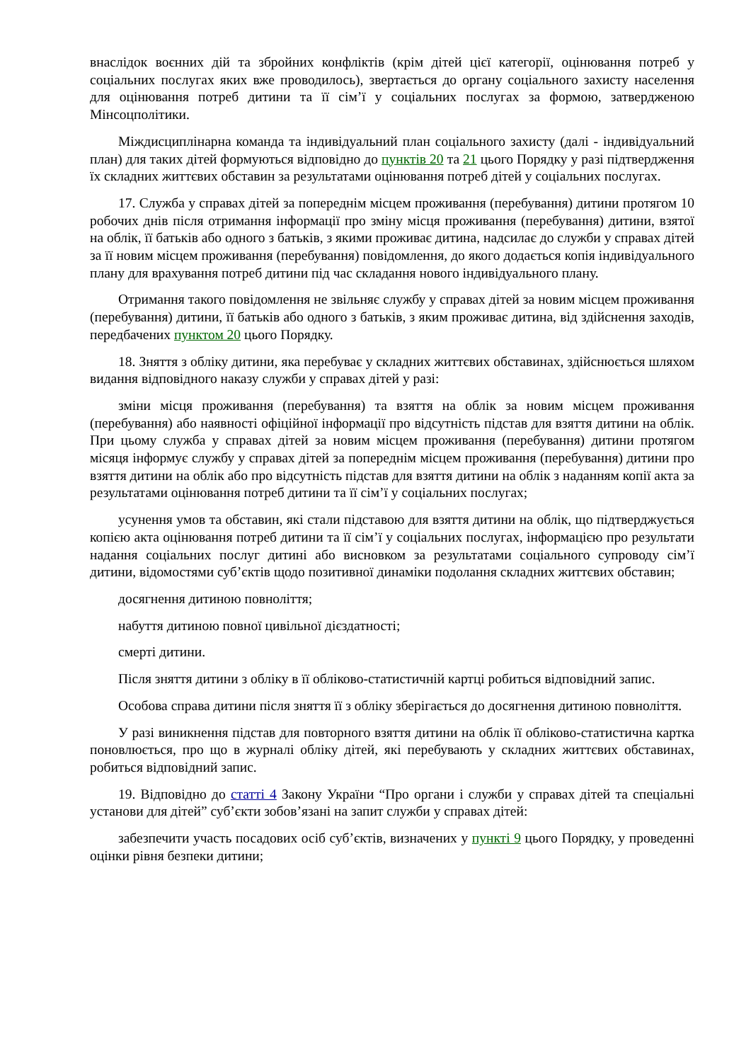внаслідок воєнних дій та збройних конфліктів (крім дітей цієї категорії, оцінювання потреб у соціальних послугах яких вже проводилось), звертається до органу соціального захисту населення для оцінювання потреб дитини та її сім’ї у соціальних послугах за формою, затвердженою Мінсоцполітики.
Міждисциплінарна команда та індивідуальний план соціального захисту (далі - індивідуальний план) для таких дітей формуються відповідно до пунктів 20 та 21 цього Порядку у разі підтвердження їх складних життєвих обставин за результатами оцінювання потреб дітей у соціальних послугах.
17. Служба у справах дітей за попереднім місцем проживання (перебування) дитини протягом 10 робочих днів після отримання інформації про зміну місця проживання (перебування) дитини, взятої на облік, її батьків або одного з батьків, з якими проживає дитина, надсилає до служби у справах дітей за її новим місцем проживання (перебування) повідомлення, до якого додається копія індивідуального плану для врахування потреб дитини під час складання нового індивідуального плану.
Отримання такого повідомлення не звільняє службу у справах дітей за новим місцем проживання (перебування) дитини, її батьків або одного з батьків, з яким проживає дитина, від здійснення заходів, передбачених пунктом 20 цього Порядку.
18. Зняття з обліку дитини, яка перебуває у складних життєвих обставинах, здійснюється шляхом видання відповідного наказу служби у справах дітей у разі:
зміни місця проживання (перебування) та взяття на облік за новим місцем проживання (перебування) або наявності офіційної інформації про відсутність підстав для взяття дитини на облік. При цьому служба у справах дітей за новим місцем проживання (перебування) дитини протягом місяця інформує службу у справах дітей за попереднім місцем проживання (перебування) дитини про взяття дитини на облік або про відсутність підстав для взяття дитини на облік з наданням копії акта за результатами оцінювання потреб дитини та її сім’ї у соціальних послугах;
усунення умов та обставин, які стали підставою для взяття дитини на облік, що підтверджується копією акта оцінювання потреб дитини та її сім’ї у соціальних послугах, інформацією про результати надання соціальних послуг дитині або висновком за результатами соціального супроводу сім’ї дитини, відомостями суб’єктів щодо позитивної динаміки подолання складних життєвих обставин;
досягнення дитиною повноліття;
набуття дитиною повної цивільної дієздатності;
смерті дитини.
Після зняття дитини з обліку в її обліково-статистичній картці робиться відповідний запис.
Особова справа дитини після зняття її з обліку зберігається до досягнення дитиною повноліття.
У разі виникнення підстав для повторного взяття дитини на облік її обліково-статистична картка поновлюється, про що в журналі обліку дітей, які перебувають у складних життєвих обставинах, робиться відповідний запис.
19. Відповідно до статті 4 Закону України “Про органи і служби у справах дітей та спеціальні установи для дітей” суб’єкти зобов’язані на запит служби у справах дітей:
забезпечити участь посадових осіб суб’єктів, визначених у пункті 9 цього Порядку, у проведенні оцінки рівня безпеки дитини;